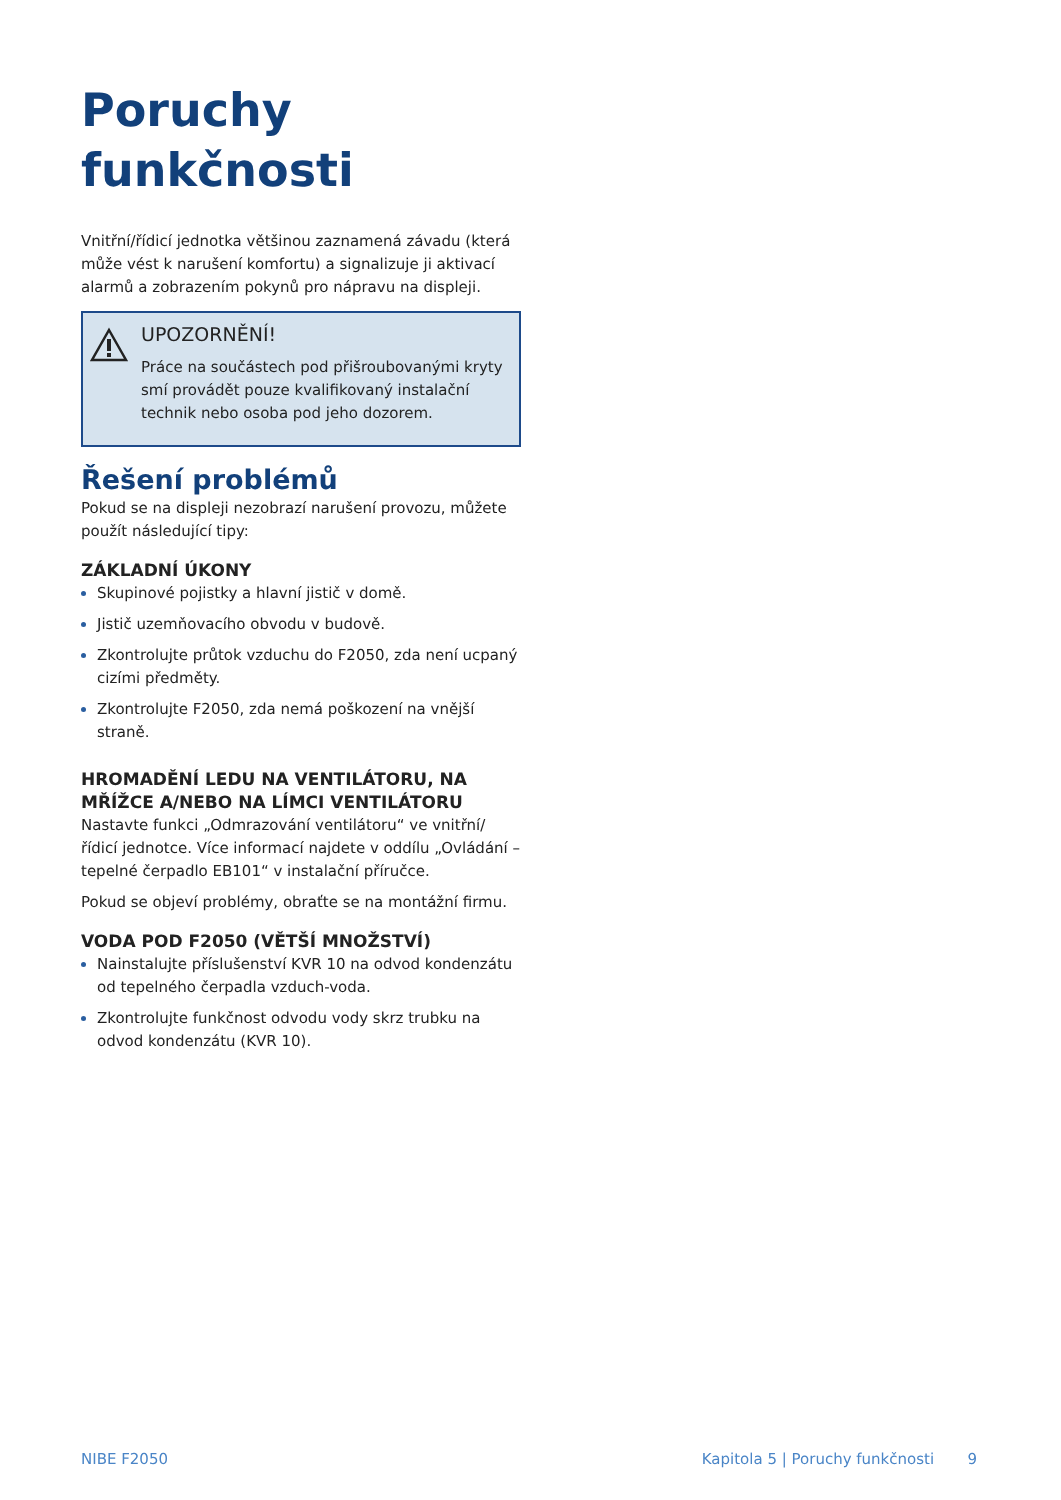Poruchy funkčnosti
Vnitřní/řídicí jednotka většinou zaznamená závadu (která může vést k narušení komfortu) a signalizuje ji aktivací alarmů a zobrazením pokynů pro nápravu na displeji.
UPOZORNĚNÍ!
Práce na součástech pod přišroubovanými kryty smí provádět pouze kvalifikovaný instalační technik nebo osoba pod jeho dozorem.
Řešení problémů
Pokud se na displeji nezobrazí narušení provozu, můžete použít následující tipy:
ZÁKLADNÍ ÚKONY
Skupinové pojistky a hlavní jistič v domě.
Jistič uzemňovacího obvodu v budově.
Zkontrolujte průtok vzduchu do F2050, zda není ucpaný cizími předměty.
Zkontrolujte F2050, zda nemá poškození na vnější straně.
HROMADĚNÍ LEDU NA VENTILÁTORU, NA MŘÍŽCE A/NEBO NA LÍMCI VENTILÁTORU
Nastavte funkci „Odmrazování ventilátoru“ ve vnitřní/řídicí jednotce. Více informací najdete v oddílu „Ovládání – tepelné čerpadlo EB101“ v instalační příručce.
Pokud se objeví problémy, obraťte se na montážní firmu.
VODA POD F2050 (VĚTŠÍ MNOŽSTVÍ)
Nainstalujte příslušenství KVR 10 na odvod kondenzátu od tepelného čerpadla vzduch-voda.
Zkontrolujte funkčnost odvodu vody skrz trubku na odvod kondenzátu (KVR 10).
NIBE F2050 Kapitola 5 | Poruchy funkčnosti 9